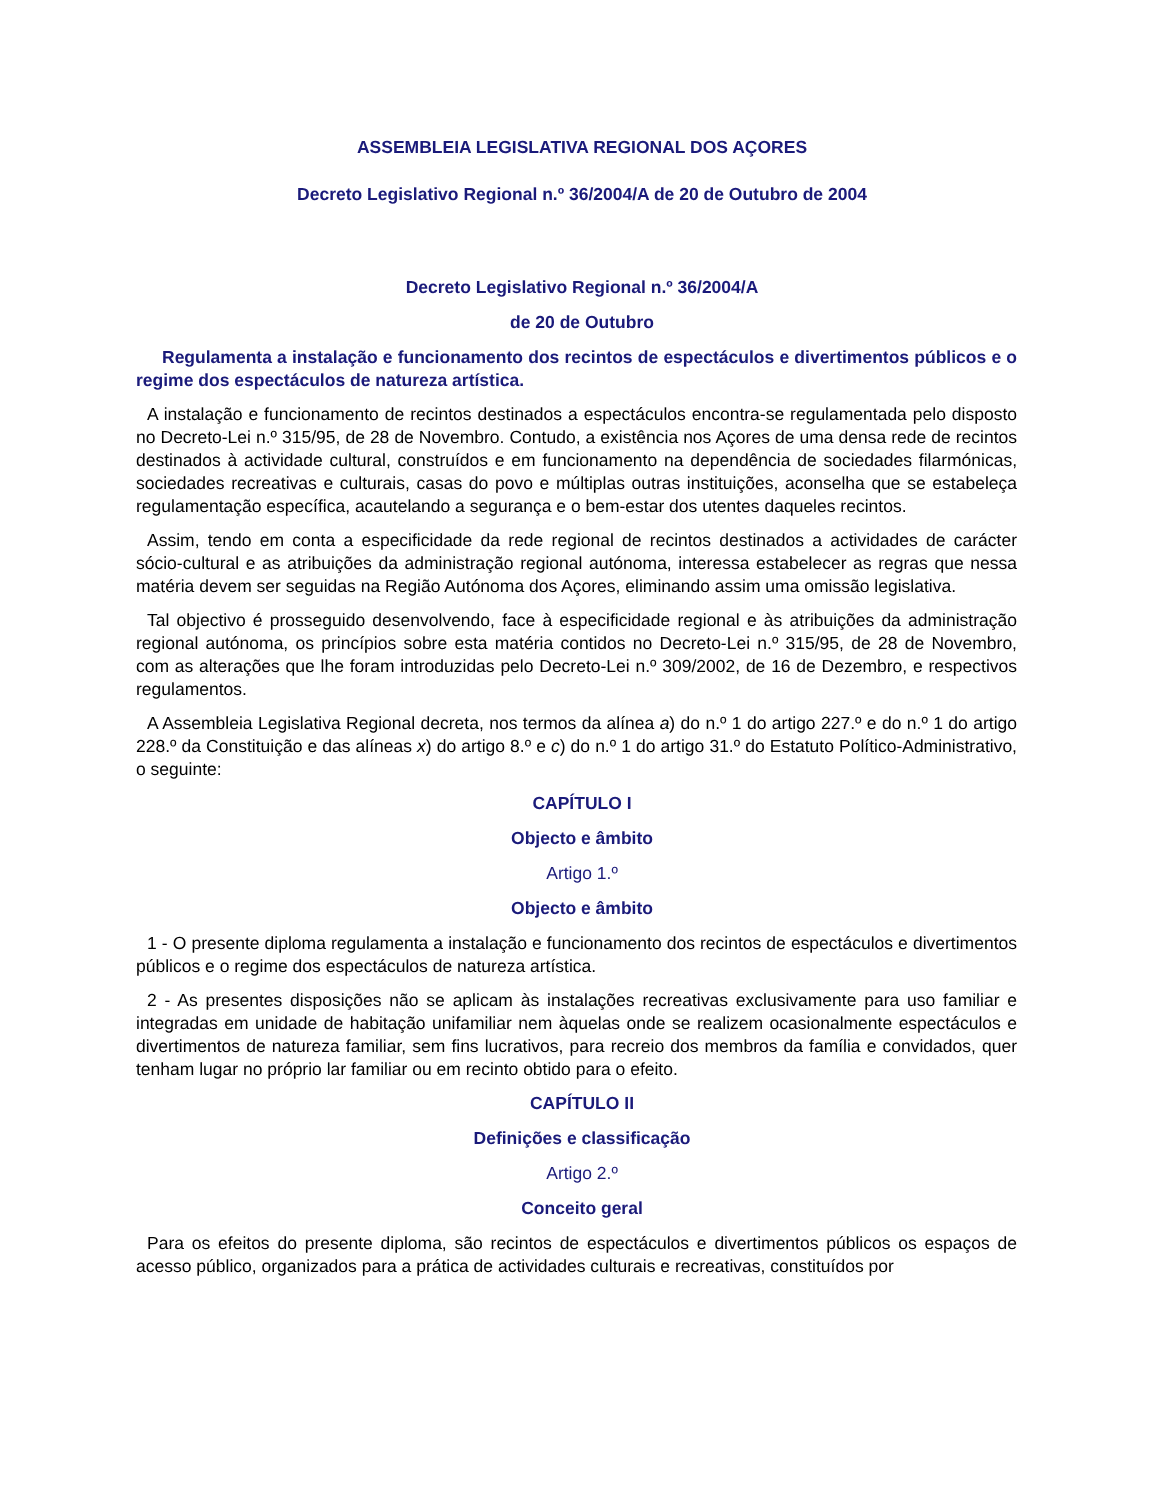ASSEMBLEIA LEGISLATIVA REGIONAL DOS AÇORES
Decreto Legislativo Regional n.º 36/2004/A de 20 de Outubro de 2004
Decreto Legislativo Regional n.º 36/2004/A
de 20 de Outubro
Regulamenta a instalação e funcionamento dos recintos de espectáculos e divertimentos públicos e o regime dos espectáculos de natureza artística.
A instalação e funcionamento de recintos destinados a espectáculos encontra-se regulamentada pelo disposto no Decreto-Lei n.º 315/95, de 28 de Novembro. Contudo, a existência nos Açores de uma densa rede de recintos destinados à actividade cultural, construídos e em funcionamento na dependência de sociedades filarmónicas, sociedades recreativas e culturais, casas do povo e múltiplas outras instituições, aconselha que se estabeleça regulamentação específica, acautelando a segurança e o bem-estar dos utentes daqueles recintos.
Assim, tendo em conta a especificidade da rede regional de recintos destinados a actividades de carácter sócio-cultural e as atribuições da administração regional autónoma, interessa estabelecer as regras que nessa matéria devem ser seguidas na Região Autónoma dos Açores, eliminando assim uma omissão legislativa.
Tal objectivo é prosseguido desenvolvendo, face à especificidade regional e às atribuições da administração regional autónoma, os princípios sobre esta matéria contidos no Decreto-Lei n.º 315/95, de 28 de Novembro, com as alterações que lhe foram introduzidas pelo Decreto-Lei n.º 309/2002, de 16 de Dezembro, e respectivos regulamentos.
A Assembleia Legislativa Regional decreta, nos termos da alínea a) do n.º 1 do artigo 227.º e do n.º 1 do artigo 228.º da Constituição e das alíneas x) do artigo 8.º e c) do n.º 1 do artigo 31.º do Estatuto Político-Administrativo, o seguinte:
CAPÍTULO I
Objecto e âmbito
Artigo 1.º
Objecto e âmbito
1 - O presente diploma regulamenta a instalação e funcionamento dos recintos de espectáculos e divertimentos públicos e o regime dos espectáculos de natureza artística.
2 - As presentes disposições não se aplicam às instalações recreativas exclusivamente para uso familiar e integradas em unidade de habitação unifamiliar nem àquelas onde se realizem ocasionalmente espectáculos e divertimentos de natureza familiar, sem fins lucrativos, para recreio dos membros da família e convidados, quer tenham lugar no próprio lar familiar ou em recinto obtido para o efeito.
CAPÍTULO II
Definições e classificação
Artigo 2.º
Conceito geral
Para os efeitos do presente diploma, são recintos de espectáculos e divertimentos públicos os espaços de acesso público, organizados para a prática de actividades culturais e recreativas, constituídos por